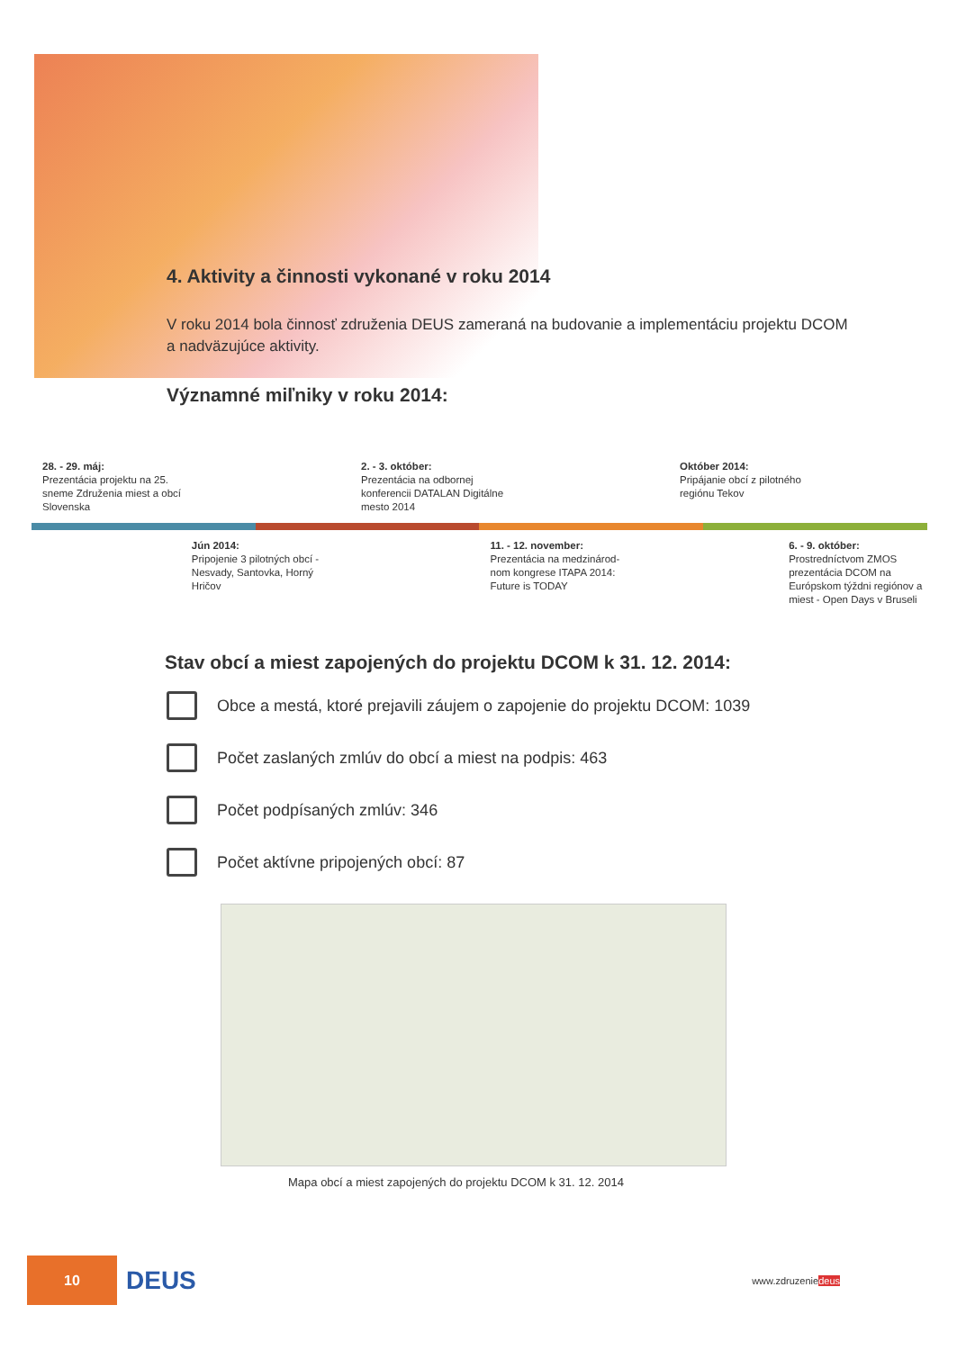4. Aktivity a činnosti vykonané v roku 2014
V roku 2014 bola činnosť združenia DEUS zameraná na budovanie a implementáciu projektu DCOM a nadväzujúce aktivity.
Významné miľniky v roku 2014:
28. - 29. máj:
Prezentácia projektu na 25. sneme Združenia miest a obcí Slovenska
2. - 3. október:
Prezentácia na odbornej konferencii DATALAN Digitálne mesto 2014
Október 2014:
Pripájanie obcí z pilotného regiónu Tekov
Jún 2014:
Pripojenie 3 pilotných obcí - Nesvady, Santovka, Horný Hričov
11. - 12. november:
Prezentácia na medzinárod-nom kongrese ITAPA 2014: Future is TODAY
6. - 9. október:
Prostredníctvom ZMOS prezentácia DCOM na Európskom týždni regiónov a miest - Open Days v Bruseli
Stav obcí a miest zapojených do projektu DCOM k 31. 12. 2014:
Obce a mestá, ktoré prejavili záujem o zapojenie do projektu DCOM: 1039
Počet zaslaných zmlúv do obcí a miest na podpis: 463
Počet podpísaných zmlúv: 346
Počet aktívne pripojených obcí: 87
Mapa obcí a miest zapojených do projektu DCOM k 31. 12. 2014
10
DEUS
www.zdruzeniedeus